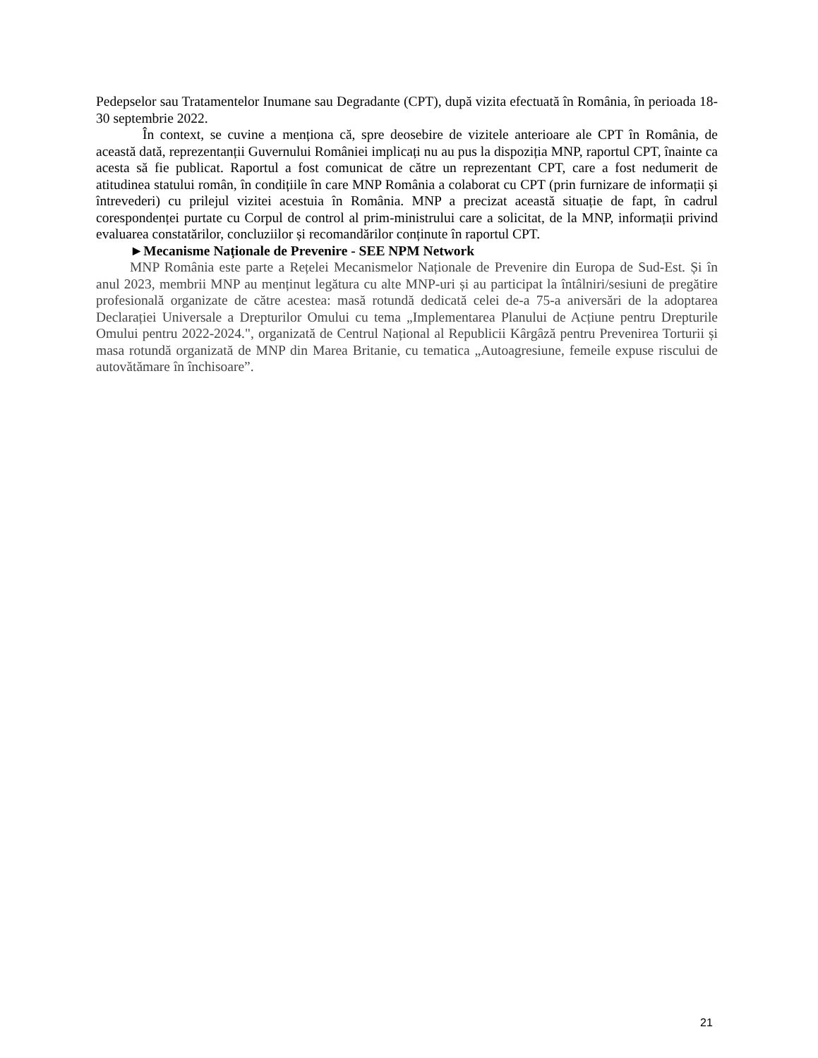Pedepselor sau Tratamentelor Inumane sau Degradante (CPT), după vizita efectuată în România, în perioada 18-30 septembrie 2022.
În context, se cuvine a menționa că, spre deosebire de vizitele anterioare ale CPT în România, de această dată, reprezentanții Guvernului României implicați nu au pus la dispoziția MNP, raportul CPT, înainte ca acesta să fie publicat. Raportul a fost comunicat de către un reprezentant CPT, care a fost nedumerit de atitudinea statului român, în condițiile în care MNP România a colaborat cu CPT (prin furnizare de informații și întrevederi) cu prilejul vizitei acestuia în România. MNP a precizat această situație de fapt, în cadrul corespondenței purtate cu Corpul de control al prim-ministrului care a solicitat, de la MNP, informații privind evaluarea constatărilor, concluziilor și recomandărilor conținute în raportul CPT.
►Mecanisme Naționale de Prevenire - SEE NPM Network
MNP România este parte a Rețelei Mecanismelor Naționale de Prevenire din Europa de Sud-Est. Și în anul 2023, membrii MNP au menținut legătura cu alte MNP-uri și au participat la întâlniri/sesiuni de pregătire profesională organizate de către acestea: masă rotundă dedicată celei de-a 75-a aniversări de la adoptarea Declarației Universale a Drepturilor Omului cu tema „Implementarea Planului de Acțiune pentru Drepturile Omului pentru 2022-2024.", organizată de Centrul Național al Republicii Kârgâză pentru Prevenirea Torturii și masa rotundă organizată de MNP din Marea Britanie, cu tematica „Autoagresiune, femeile expuse riscului de autovătămare în închisoare”.
21